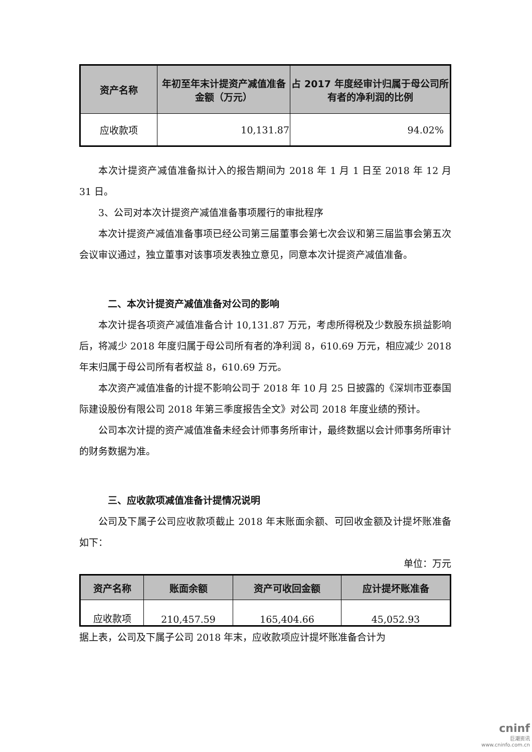| 资产名称 | 年初至年末计提资产减值准备金额（万元） | 占 2017 年度经审计归属于母公司所有者的净利润的比例 |
| --- | --- | --- |
| 应收款项 | 10,131.87 | 94.02% |
本次计提资产减值准备拟计入的报告期间为 2018 年 1 月 1 日至 2018 年 12 月 31 日。
3、公司对本次计提资产减值准备事项履行的审批程序
本次计提资产减值准备事项已经公司第三届董事会第七次会议和第三届监事会第五次会议审议通过，独立董事对该事项发表独立意见，同意本次计提资产减值准备。
二、本次计提资产减值准备对公司的影响
本次计提各项资产减值准备合计 10,131.87 万元，考虑所得税及少数股东损益影响后，将减少 2018 年度归属于母公司所有者的净利润 8，610.69 万元，相应减少 2018 年末归属于母公司所有者权益 8，610.69 万元。
本次资产减值准备的计提不影响公司于 2018 年 10 月 25 日披露的《深圳市亚泰国际建设股份有限公司 2018 年第三季度报告全文》对公司 2018 年度业绩的预计。
公司本次计提的资产减值准备未经会计师事务所审计，最终数据以会计师事务所审计的财务数据为准。
三、应收款项减值准备计提情况说明
公司及下属子公司应收款项截止 2018 年末账面余额、可回收金额及计提坏账准备如下：
单位：万元
| 资产名称 | 账面余额 | 资产可收回金额 | 应计提坏账准备 |
| --- | --- | --- | --- |
| 应收款项 | 210,457.59 | 165,404.66 | 45,052.93 |
据上表，公司及下属子公司 2018 年末，应收款项应计提坏账准备合计为
cninf
巨潮资讯
www.cninfo.com.cn